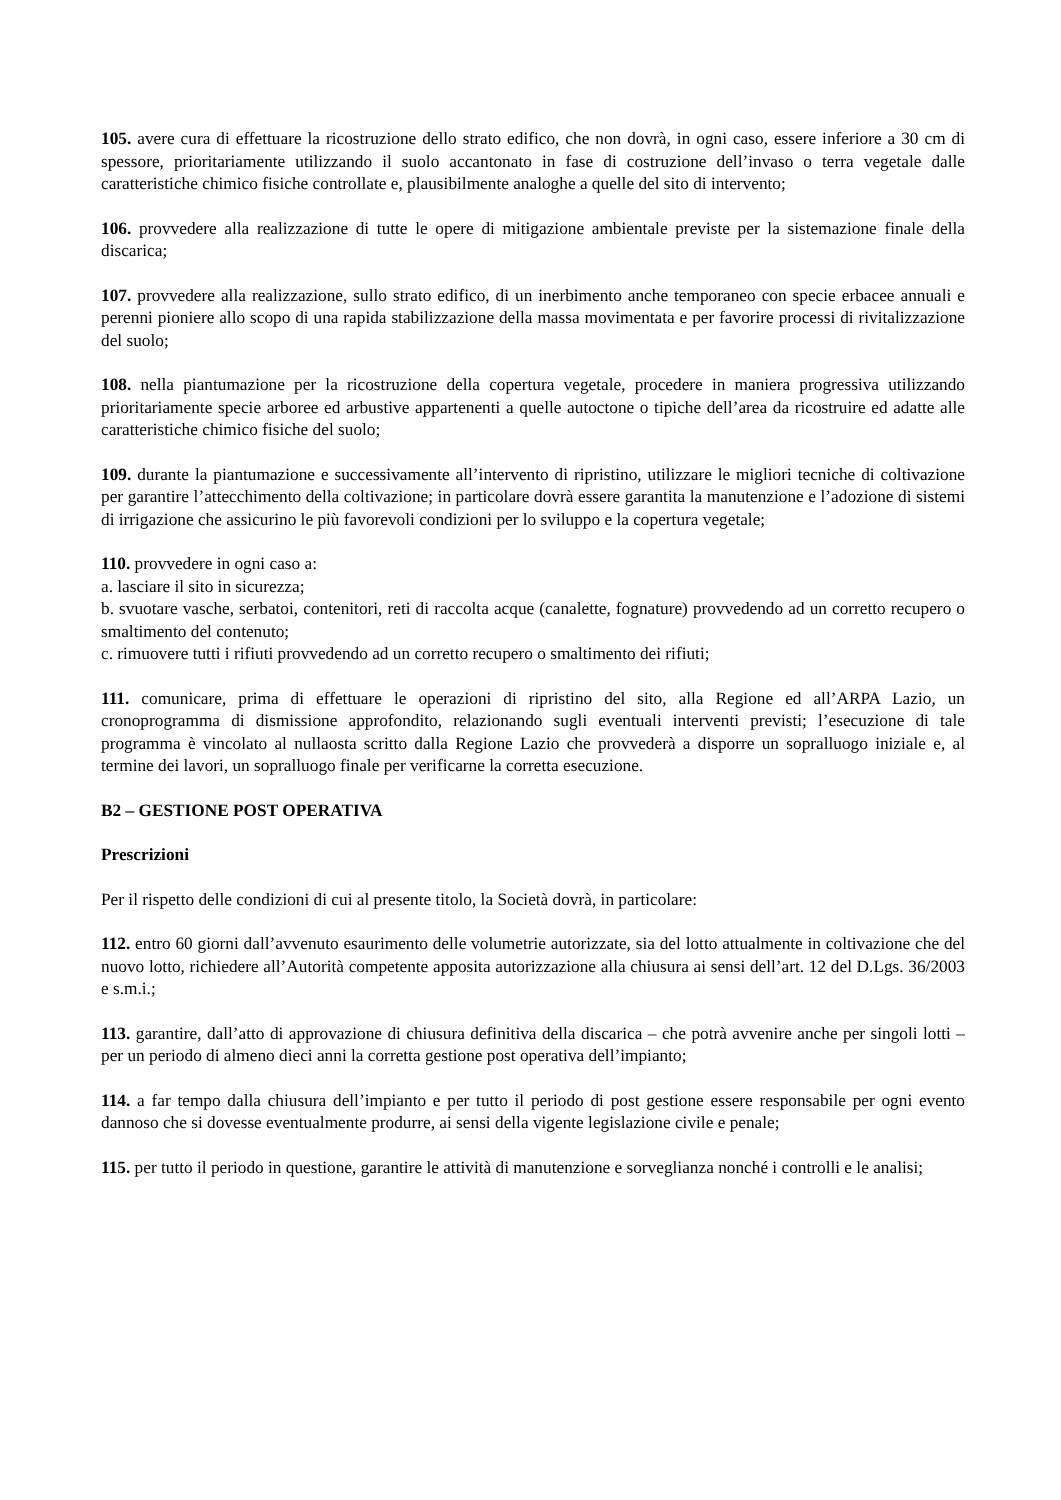105. avere cura di effettuare la ricostruzione dello strato edifico, che non dovrà, in ogni caso, essere inferiore a 30 cm di spessore, prioritariamente utilizzando il suolo accantonato in fase di costruzione dell’invaso o terra vegetale dalle caratteristiche chimico fisiche controllate e, plausibilmente analoghe a quelle del sito di intervento;
106. provvedere alla realizzazione di tutte le opere di mitigazione ambientale previste per la sistemazione finale della discarica;
107. provvedere alla realizzazione, sullo strato edifico, di un inerbimento anche temporaneo con specie erbacee annuali e perenni pioniere allo scopo di una rapida stabilizzazione della massa movimentata e per favorire processi di rivitalizzazione del suolo;
108. nella piantumazione per la ricostruzione della copertura vegetale, procedere in maniera progressiva utilizzando prioritariamente specie arboree ed arbustive appartenenti a quelle autoctone o tipiche dell’area da ricostruire ed adatte alle caratteristiche chimico fisiche del suolo;
109. durante la piantumazione e successivamente all’intervento di ripristino, utilizzare le migliori tecniche di coltivazione per garantire l’attecchimento della coltivazione; in particolare dovrà essere garantita la manutenzione e l’adozione di sistemi di irrigazione che assicurino le più favorevoli condizioni per lo sviluppo e la copertura vegetale;
110. provvedere in ogni caso a:
a. lasciare il sito in sicurezza;
b. svuotare vasche, serbatoi, contenitori, reti di raccolta acque (canalette, fognature) provvedendo ad un corretto recupero o smaltimento del contenuto;
c. rimuovere tutti i rifiuti provvedendo ad un corretto recupero o smaltimento dei rifiuti;
111. comunicare, prima di effettuare le operazioni di ripristino del sito, alla Regione ed all’ARPA Lazio, un cronoprogramma di dismissione approfondito, relazionando sugli eventuali interventi previsti; l’esecuzione di tale programma è vincolato al nullaosta scritto dalla Regione Lazio che provvederà a disporre un sopralluogo iniziale e, al termine dei lavori, un sopralluogo finale per verificarne la corretta esecuzione.
B2 – GESTIONE POST OPERATIVA
Prescrizioni
Per il rispetto delle condizioni di cui al presente titolo, la Società dovrà, in particolare:
112. entro 60 giorni dall’avvenuto esaurimento delle volumetrie autorizzate, sia del lotto attualmente in coltivazione che del nuovo lotto, richiedere all’Autorità competente apposita autorizzazione alla chiusura ai sensi dell’art. 12 del D.Lgs. 36/2003 e s.m.i.;
113. garantire, dall’atto di approvazione di chiusura definitiva della discarica – che potrà avvenire anche per singoli lotti – per un periodo di almeno dieci anni la corretta gestione post operativa dell’impianto;
114. a far tempo dalla chiusura dell’impianto e per tutto il periodo di post gestione essere responsabile per ogni evento dannoso che si dovesse eventualmente produrre, ai sensi della vigente legislazione civile e penale;
115. per tutto il periodo in questione, garantire le attività di manutenzione e sorveglianza nonché i controlli e le analisi;